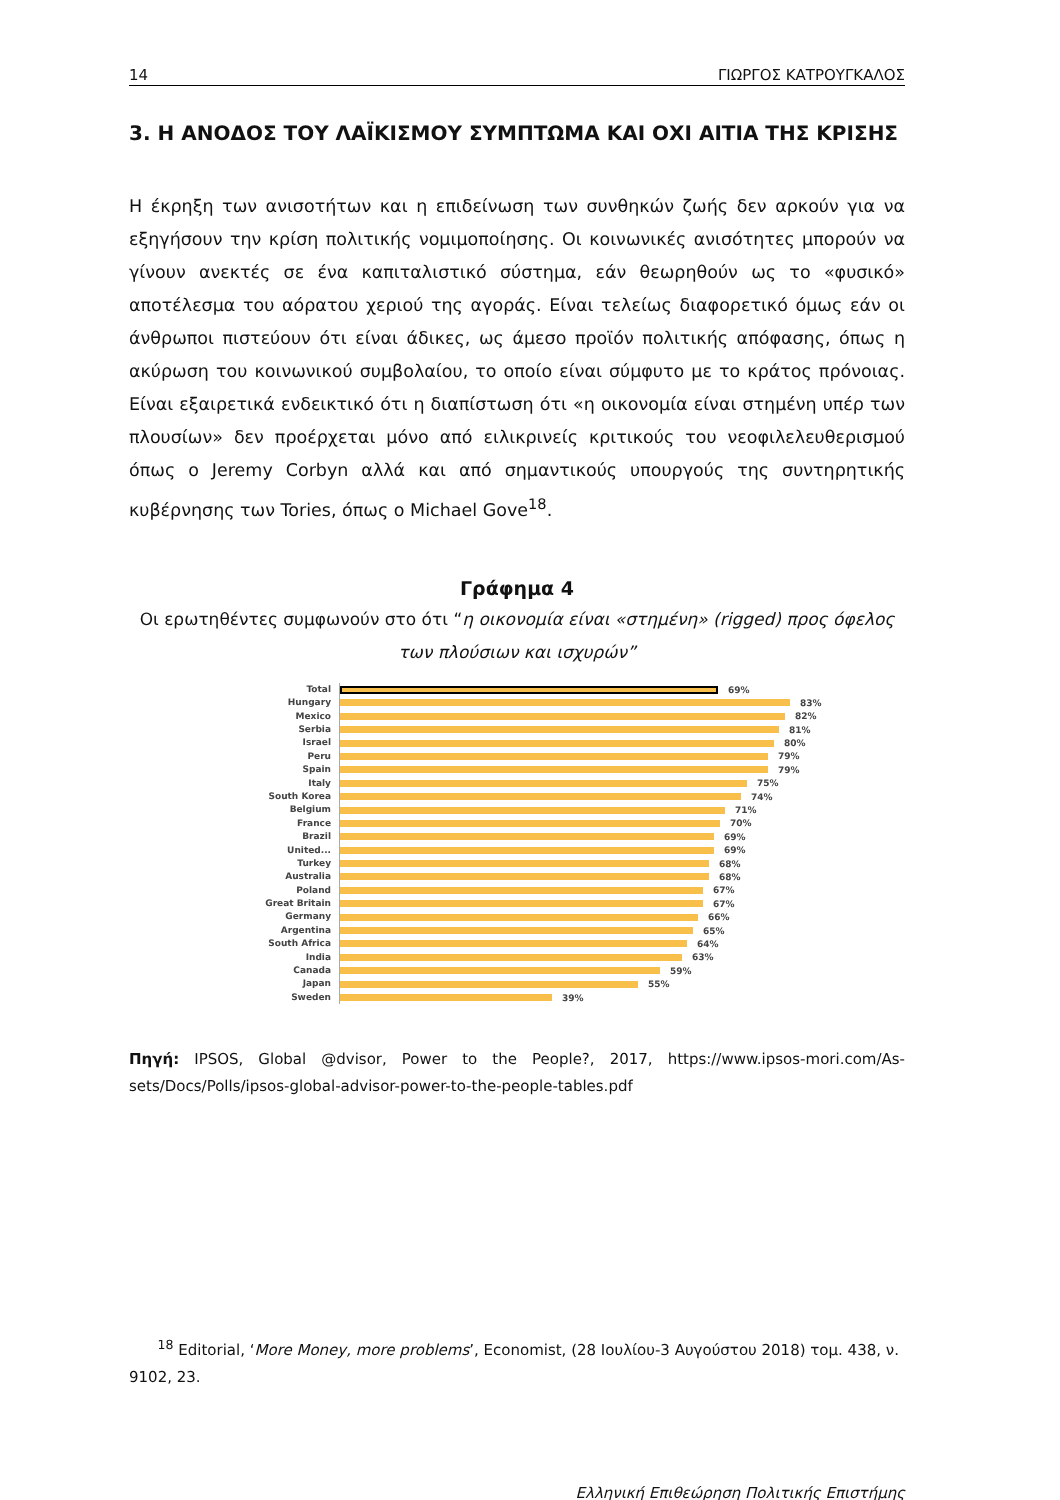14 ΓΙΩΡΓΟΣ ΚΑΤΡΟΥΓΚΑΛΟΣ
3. Η ΑΝΟΔΟΣ ΤΟΥ ΛΑΪΚΙΣΜΟΥ ΣΥΜΠΤΩΜΑ ΚΑΙ ΟΧΙ ΑΙΤΙΑ ΤΗΣ ΚΡΙΣΗΣ
Η έκρηξη των ανισοτήτων και η επιδείνωση των συνθηκών ζωής δεν αρκούν για να εξηγήσουν την κρίση πολιτικής νομιμοποίησης. Οι κοινωνικές ανισότητες μπορούν να γίνουν ανεκτές σε ένα καπιταλιστικό σύστημα, εάν θεωρηθούν ως το «φυσικό» αποτέλεσμα του αόρατου χεριού της αγοράς. Είναι τελείως διαφορετικό όμως εάν οι άνθρωποι πιστεύουν ότι είναι άδικες, ως άμεσο προϊόν πολιτικής απόφασης, όπως η ακύρωση του κοινωνικού συμβολαίου, το οποίο είναι σύμφυτο με το κράτος πρόνοιας. Είναι εξαιρετικά ενδεικτικό ότι η διαπίστωση ότι «η οικονομία είναι στημένη υπέρ των πλουσίων» δεν προέρχεται μόνο από ειλικρινείς κριτικούς του νεοφιλελευθερισμού όπως ο Jeremy Corbyn αλλά και από σημαντικούς υπουργούς της συντηρητικής κυβέρνησης των Tories, όπως ο Michael Gove<sup>18</sup>.
Γράφημα 4
Οι ερωτηθέντες συμφωνούν στο ότι “η οικονομία είναι «στημένη» (rigged) προς όφελος των πλούσιων και ισχυρών”
Total 69%
Hungary 83%
Mexico 82%
Serbia 81%
Israel 80%
Peru 79%
Spain 79%
Italy 75%
South Korea 74%
Belgium 71%
France 70%
Brazil 69%
United... 69%
Turkey 68%
Australia 68%
Poland 67%
Great Britain 67%
Germany 66%
Argentina 65%
South Africa 64%
India 63%
Canada 59%
Japan 55%
Sweden 39%
Πηγή: IPSOS, Global @dvisor, Power to the People?, 2017, https://www.ipsos-mori.com/As-sets/Docs/Polls/ipsos-global-advisor-power-to-the-people-tables.pdf
<sup>18</sup> Editorial, ‘More Money, more problems’, Economist, (28 Ιουλίου-3 Αυγούστου 2018) τομ. 438, ν. 9102, 23.
Ελληνική Επιθεώρηση Πολιτικής Επιστήμης